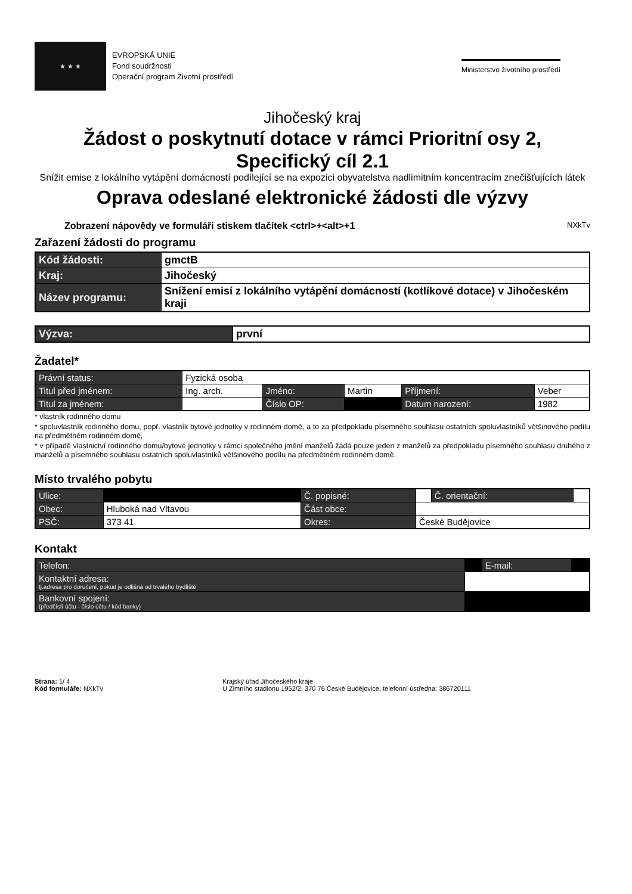★ ★ ★
EVROPSKÁ UNIE
Fond soudržnosti
Operační program Životní prostředí
Ministerstvo životního prostředí
Jihočeský kraj
Žádost o poskytnutí dotace v rámci Prioritní osy 2,
Specifický cíl 2.1
Snížit emise z lokálního vytápění domácností podílející se na expozici obyvatelstva nadlimitním koncentracím znečišťujících látek
Oprava odeslané elektronické žádosti dle výzvy
Zobrazení nápovědy ve formuláři stiskem tlačítek <ctrl>+<alt>+1 NXkTv
Zařazení žádosti do programu
| Kód žádosti: | gmctB |
| Kraj: | Jihočeský |
| Název programu: | Snížení emisí z lokálního vytápění domácností (kotlíkové dotace) v Jihočeském kraji |
| Výzva: | první |
Žadatel*
| Právní status: | Fyzická osoba | | | | |
| Titul před jménem: | Ing. arch. | Jméno: | Martin | Příjmení: | Veber |
| Titul za jménem: | | Číslo OP: | | Datum narození: | 1982 |
* vlastník rodinného domu
* spoluvlastník rodinného domu, popř. vlastník bytové jednotky v rodinném domě, a to za předpokladu písemného souhlasu ostatních spoluvlastníků většinového podílu na předmětném rodinném domě,
* v případě vlastnictví rodinného domu/bytové jednotky v rámci společného jmění manželů žádá pouze jeden z manželů za předpokladu písemného souhlasu druhého z manželů a písemného souhlasu ostatních spoluvlastníků většinového podílu na předmětném rodinném domě.
Místo trvalého pobytu
| Ulice: | | Č. popisné: | | Č. orientační: | |
| Obec: | Hluboká nad Vltavou | Část obce: | | | |
| PSČ: | 373 41 | Okres: | České Budějovice | | |
Kontakt
| Telefon: | | E-mail: | |
| Kontaktní adresa: tj.adresa pro doručení, pokud je odlišná od trvalého bydliště | | | |
| Bankovní spojení: (předčíslí účtu - číslo účtu / kód banky) | | | |
Strana: 1/ 4
Kód formuláře: NXkTv
Krajský úřad Jihočeského kraje
U Zimního stadionu 1952/2, 370 76 České Budějovice, telefonní ústředna: 386720111